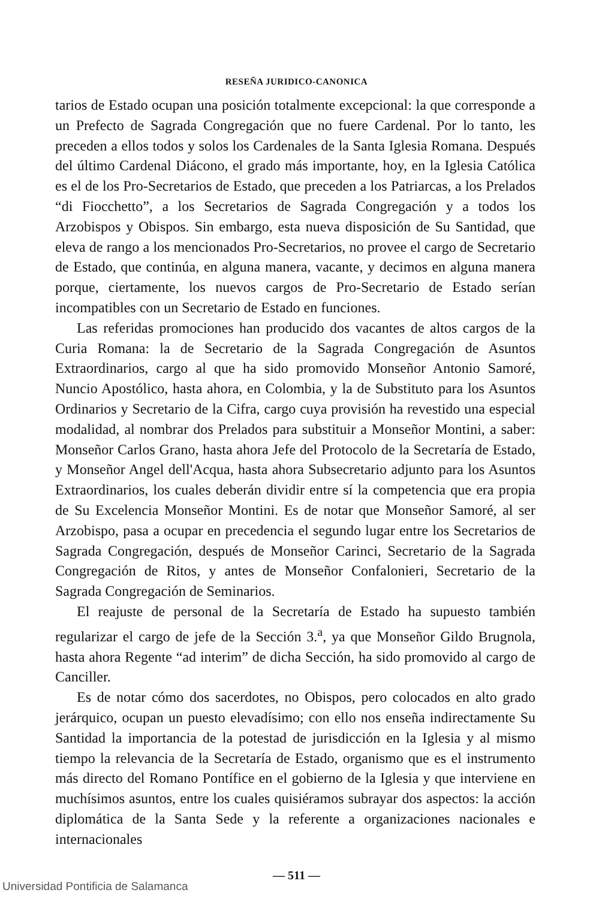RESEÑA JURIDICO-CANONICA
tarios de Estado ocupan una posición totalmente excepcional: la que corresponde a un Prefecto de Sagrada Congregación que no fuere Cardenal. Por lo tanto, les preceden a ellos todos y solos los Cardenales de la Santa Iglesia Romana. Después del último Cardenal Diácono, el grado más importante, hoy, en la Iglesia Católica es el de los Pro-Secretarios de Estado, que preceden a los Patriarcas, a los Prelados “di Fiocchetto”, a los Secretarios de Sagrada Congregación y a todos los Arzobispos y Obispos. Sin embargo, esta nueva disposición de Su Santidad, que eleva de rango a los mencionados Pro-Secretarios, no provee el cargo de Secretario de Estado, que continúa, en alguna manera, vacante, y decimos en alguna manera porque, ciertamente, los nuevos cargos de Pro-Secretario de Estado serían incompatibles con un Secretario de Estado en funciones.
Las referidas promociones han producido dos vacantes de altos cargos de la Curia Romana: la de Secretario de la Sagrada Congregación de Asuntos Extraordinarios, cargo al que ha sido promovido Monseñor Antonio Samoré, Nuncio Apostólico, hasta ahora, en Colombia, y la de Substituto para los Asuntos Ordinarios y Secretario de la Cifra, cargo cuya provisión ha revestido una especial modalidad, al nombrar dos Prelados para substituir a Monseñor Montini, a saber: Monseñor Carlos Grano, hasta ahora Jefe del Protocolo de la Secretaría de Estado, y Monseñor Angel dell'Acqua, hasta ahora Subsecretario adjunto para los Asuntos Extraordinarios, los cuales deberán dividir entre sí la competencia que era propia de Su Excelencia Monseñor Montini. Es de notar que Monseñor Samoré, al ser Arzobispo, pasa a ocupar en precedencia el segundo lugar entre los Secretarios de Sagrada Congregación, después de Monseñor Carinci, Secretario de la Sagrada Congregación de Ritos, y antes de Monseñor Confalonieri, Secretario de la Sagrada Congregación de Seminarios.
El reajuste de personal de la Secretaría de Estado ha supuesto también regularizar el cargo de jefe de la Sección 3.<sup>a</sup>, ya que Monseñor Gildo Brugnola, hasta ahora Regente “ad interim” de dicha Sección, ha sido promovido al cargo de Canciller.
Es de notar cómo dos sacerdotes, no Obispos, pero colocados en alto grado jerárquico, ocupan un puesto elevadísimo; con ello nos enseña indirectamente Su Santidad la importancia de la potestad de jurisdicción en la Iglesia y al mismo tiempo la relevancia de la Secretaría de Estado, organismo que es el instrumento más directo del Romano Pontífice en el gobierno de la Iglesia y que interviene en muchísimos asuntos, entre los cuales quisiéramos subrayar dos aspectos: la acción diplomática de la Santa Sede y la referente a organizaciones nacionales e internacionales
— 511 —
Universidad Pontificia de Salamanca